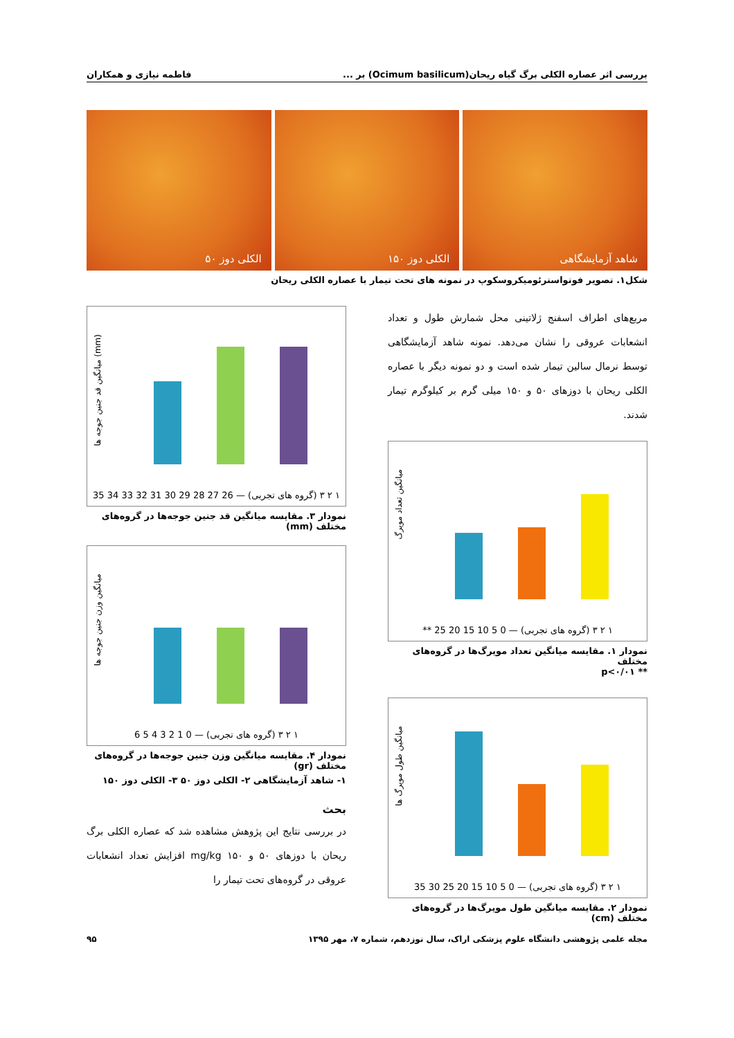بررسی اثر عصاره الکلی برگ گیاه ریحان(Ocimum basilicum) بر ... فاطمه نیازی و همکاران
شاهد آزمایشگاهی الکلی دوز ۱۵۰ الکلی دوز ۵۰
شکل۱. تصویر فوتواسترئومیکروسکوپ در نمونه های تحت تیمار با عصاره الکلی ریحان
مربع‌های اطراف اسفنج ژلاتینی محل شمارش طول و تعداد انشعابات عروقی را نشان می‌دهد. نمونه شاهد آزمایشگاهی توسط نرمال سالین تیمار شده است و دو نمونه دیگر با عصاره الکلی ریحان با دوزهای ۵۰ و ۱۵۰ میلی گرم بر کیلوگرم تیمار شدند.
میانگین تعداد مویرگ
۱ ۲ ۳ (گروه های تجربی) — 0 5 10 15 20 25 **
نمودار ۱. مقایسه میانگین تعداد مویرگ‌ها در گروه‌های مختلف
** p<۰/۰۱
میانگین طول مویرگ ها
۱ ۲ ۳ (گروه های تجربی) — 0 5 10 15 20 25 30 35
نمودار ۲. مقایسه میانگین طول مویرگ‌ها در گروه‌های مختلف (cm)
میانگین قد جنین جوجه ها (mm)
۱ ۲ ۳ (گروه های تجربی) — 26 27 28 29 30 31 32 33 34 35
نمودار ۳. مقایسه میانگین قد جنین جوجه‌ها در گروه‌های مختلف (mm)
میانگین وزن جنین جوجه ها
۱ ۲ ۳ (گروه های تجربی) — 0 1 2 3 4 5 6
نمودار ۴. مقایسه میانگین وزن جنین جوجه‌ها در گروه‌های مختلف (gr)
۱- شاهد آزمایشگاهی ۲- الکلی دوز ۵۰ ۳- الکلی دوز ۱۵۰
بحث
در بررسی نتایج این پژوهش مشاهده شد که عصاره الکلی برگ ریحان با دوزهای ۵۰ و ۱۵۰ mg/kg افزایش تعداد انشعابات عروقی در گروه‌های تحت تیمار را
مجله علمی پژوهشی دانشگاه علوم پزشکی اراک، سال نوزدهم، شماره ۷، مهر ۱۳۹۵ ۹۵